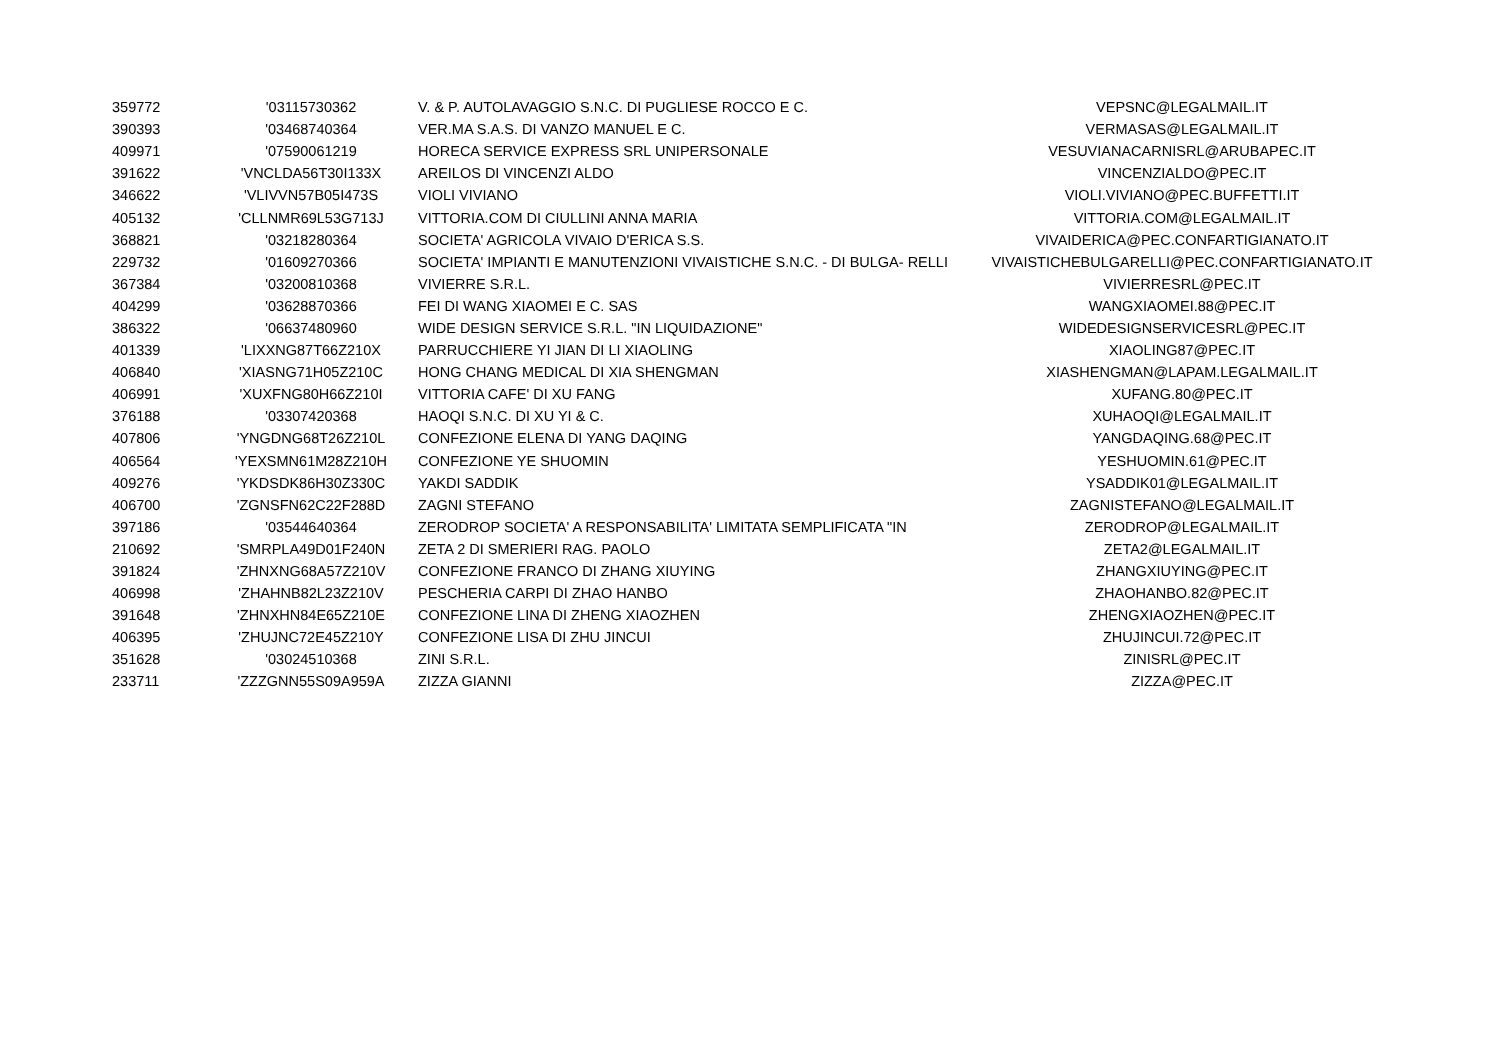| 359772 | '03115730362 | V. & P. AUTOLAVAGGIO S.N.C. DI PUGLIESE ROCCO E C. | VEPSNC@LEGALMAIL.IT |
| 390393 | '03468740364 | VER.MA S.A.S. DI VANZO MANUEL E C. | VERMASAS@LEGALMAIL.IT |
| 409971 | '07590061219 | HORECA SERVICE EXPRESS SRL UNIPERSONALE | VESUVIANACARNISRL@ARUBAPEC.IT |
| 391622 | 'VNCLDA56T30I133X | AREILOS DI VINCENZI ALDO | VINCENZIALDO@PEC.IT |
| 346622 | 'VLIVVN57B05I473S | VIOLI VIVIANO | VIOLI.VIVIANO@PEC.BUFFETTI.IT |
| 405132 | 'CLLNMR69L53G713J | VITTORIA.COM DI CIULLINI ANNA MARIA | VITTORIA.COM@LEGALMAIL.IT |
| 368821 | '03218280364 | SOCIETA' AGRICOLA VIVAIO D'ERICA S.S. | VIVAIDERICA@PEC.CONFARTIGIANATO.IT |
| 229732 | '01609270366 | SOCIETA' IMPIANTI E MANUTENZIONI VIVAISTICHE S.N.C. - DI BULGA- RELLI | VIVAISTICHEBULGARELLI@PEC.CONFARTIGIANATO.IT |
| 367384 | '03200810368 | VIVIERRE S.R.L. | VIVIERRESRL@PEC.IT |
| 404299 | '03628870366 | FEI DI WANG XIAOMEI E C. SAS | WANGXIAOMEI.88@PEC.IT |
| 386322 | '06637480960 | WIDE DESIGN SERVICE S.R.L. "IN LIQUIDAZIONE" | WIDEDESIGNSERVICESRL@PEC.IT |
| 401339 | 'LIXXNG87T66Z210X | PARRUCCHIERE YI JIAN DI LI XIAOLING | XIAOLING87@PEC.IT |
| 406840 | 'XIASNG71H05Z210C | HONG CHANG MEDICAL DI XIA SHENGMAN | XIASHENGMAN@LAPAM.LEGALMAIL.IT |
| 406991 | 'XUXFNG80H66Z210I | VITTORIA CAFE' DI XU FANG | XUFANG.80@PEC.IT |
| 376188 | '03307420368 | HAOQI S.N.C. DI XU YI & C. | XUHAOQI@LEGALMAIL.IT |
| 407806 | 'YNGDNG68T26Z210L | CONFEZIONE ELENA DI YANG DAQING | YANGDAQING.68@PEC.IT |
| 406564 | 'YEXSMN61M28Z210H | CONFEZIONE YE SHUOMIN | YESHUOMIN.61@PEC.IT |
| 409276 | 'YKDSDK86H30Z330C | YAKDI SADDIK | YSADDIK01@LEGALMAIL.IT |
| 406700 | 'ZGNSFN62C22F288D | ZAGNI STEFANO | ZAGNISTEFANO@LEGALMAIL.IT |
| 397186 | '03544640364 | ZERODROP SOCIETA' A RESPONSABILITA' LIMITATA SEMPLIFICATA "IN | ZERODROP@LEGALMAIL.IT |
| 210692 | 'SMRPLA49D01F240N | ZETA 2 DI SMERIERI RAG. PAOLO | ZETA2@LEGALMAIL.IT |
| 391824 | 'ZHNXNG68A57Z210V | CONFEZIONE FRANCO DI ZHANG XIUYING | ZHANGXIUYING@PEC.IT |
| 406998 | 'ZHAHNB82L23Z210V | PESCHERIA CARPI DI ZHAO HANBO | ZHAOHANBO.82@PEC.IT |
| 391648 | 'ZHNXHN84E65Z210E | CONFEZIONE LINA DI ZHENG XIAOZHEN | ZHENGXIAOZHEN@PEC.IT |
| 406395 | 'ZHUJNC72E45Z210Y | CONFEZIONE LISA DI ZHU JINCUI | ZHUJINCUI.72@PEC.IT |
| 351628 | '03024510368 | ZINI S.R.L. | ZINISRL@PEC.IT |
| 233711 | 'ZZZGNN55S09A959A | ZIZZA GIANNI | ZIZZA@PEC.IT |